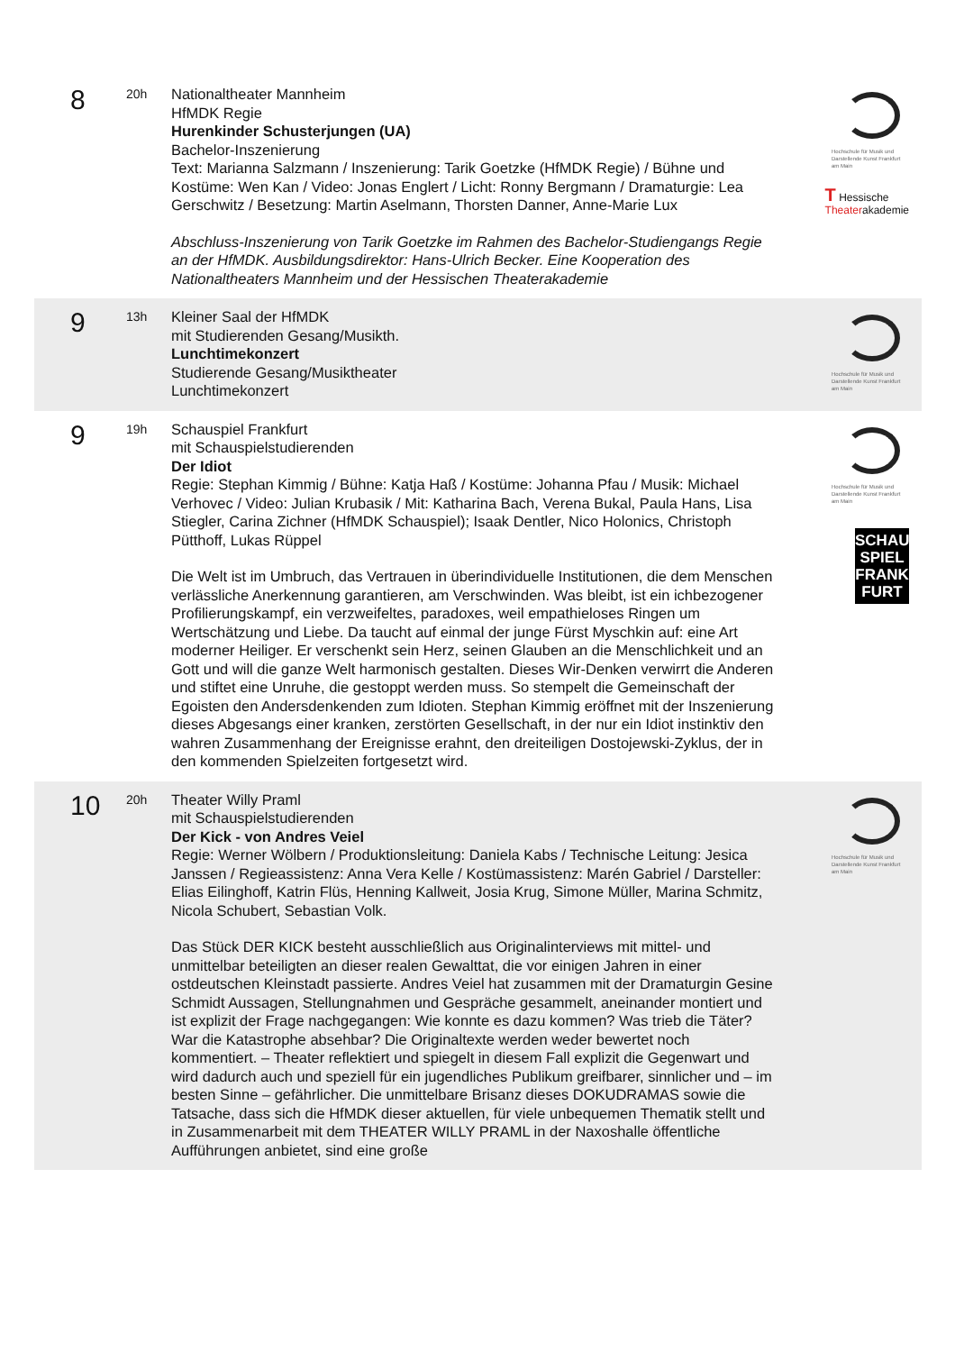| 8 | 20h | Nationaltheater Mannheim HfMDK Regie Hurenkinder Schusterjungen (UA) Bachelor-Inszenierung Text: Marianna Salzmann / Inszenierung: Tarik Goetzke (HfMDK Regie) / Bühne und Kostüme: Wen Kan / Video: Jonas Englert / Licht: Ronny Bergmann / Dramaturgie: Lea Gerschwitz / Besetzung: Martin Aselmann, Thorsten Danner, Anne-Marie Lux Abschluss-Inszenierung von Tarik Goetzke im Rahmen des Bachelor-Studiengangs Regie an der HfMDK. Ausbildungsdirektor: Hans-Ulrich Becker. Eine Kooperation des Nationaltheaters Mannheim und der Hessischen Theaterakademie | Hochschule für Musik und Darstellende Kunst Frankfurt am Main T Hessische Theater akademie |
| 9 | 13h | Kleiner Saal der HfMDK mit Studierenden Gesang/Musikth. Lunchtimekonzert Studierende Gesang/Musiktheater Lunchtimekonzert | Hochschule für Musik und Darstellende Kunst Frankfurt am Main |
| 9 | 19h | Schauspiel Frankfurt mit Schauspielstudierenden Der Idiot Regie: Stephan Kimmig / Bühne: Katja Haß / Kostüme: Johanna Pfau / Musik: Michael Verhovec / Video: Julian Krubasik / Mit: Katharina Bach, Verena Bukal, Paula Hans, Lisa Stiegler, Carina Zichner (HfMDK Schauspiel); Isaak Dentler, Nico Holonics, Christoph Pütthoff, Lukas Rüppel Die Welt ist im Umbruch, das Vertrauen in überindividuelle Institutionen, die dem Menschen verlässliche Anerkennung garantieren, am Verschwinden. Was bleibt, ist ein ichbezogener Profilierungskampf, ein verzweifeltes, paradoxes, weil empathieloses Ringen um Wertschätzung und Liebe. Da taucht auf einmal der junge Fürst Myschkin auf: eine Art moderner Heiliger. Er verschenkt sein Herz, seinen Glauben an die Menschlichkeit und an Gott und will die ganze Welt harmonisch gestalten. Dieses Wir-Denken verwirrt die Anderen und stiftet eine Unruhe, die gestoppt werden muss. So stempelt die Gemeinschaft der Egoisten den Andersdenkenden zum Idioten. Stephan Kimmig eröffnet mit der Inszenierung dieses Abgesangs einer kranken, zerstörten Gesellschaft, in der nur ein Idiot instinktiv den wahren Zusammenhang der Ereignisse erahnt, den dreiteiligen Dostojewski-Zyklus, der in den kommenden Spielzeiten fortgesetzt wird. | Hochschule für Musik und Darstellende Kunst Frankfurt am Main SCHAU SPIEL FRANK FURT |
| 10 | 20h | Theater Willy Praml mit Schauspielstudierenden Der Kick - von Andres Veiel Regie: Werner Wölbern / Produktionsleitung: Daniela Kabs / Technische Leitung: Jesica Janssen / Regieassistenz: Anna Vera Kelle / Kostümassistenz: Marén Gabriel / Darsteller: Elias Eilinghoff, Katrin Flüs, Henning Kallweit, Josia Krug, Simone Müller, Marina Schmitz, Nicola Schubert, Sebastian Volk. Das Stück DER KICK besteht ausschließlich aus Originalinterviews mit mittel- und unmittelbar beteiligten an dieser realen Gewalttat, die vor einigen Jahren in einer ostdeutschen Kleinstadt passierte. Andres Veiel hat zusammen mit der Dramaturgin Gesine Schmidt Aussagen, Stellungnahmen und Gespräche gesammelt, aneinander montiert und ist explizit der Frage nachgegangen: Wie konnte es dazu kommen? Was trieb die Täter? War die Katastrophe absehbar? Die Originaltexte werden weder bewertet noch kommentiert. – Theater reflektiert und spiegelt in diesem Fall explizit die Gegenwart und wird dadurch auch und speziell für ein jugendliches Publikum greifbarer, sinnlicher und – im besten Sinne – gefährlicher. Die unmittelbare Brisanz dieses DOKUDRAMAS sowie die Tatsache, dass sich die HfMDK dieser aktuellen, für viele unbequemen Thematik stellt und in Zusammenarbeit mit dem THEATER WILLY PRAML in der Naxoshalle öffentliche Aufführungen anbietet, sind eine große | Hochschule für Musik und Darstellende Kunst Frankfurt am Main |